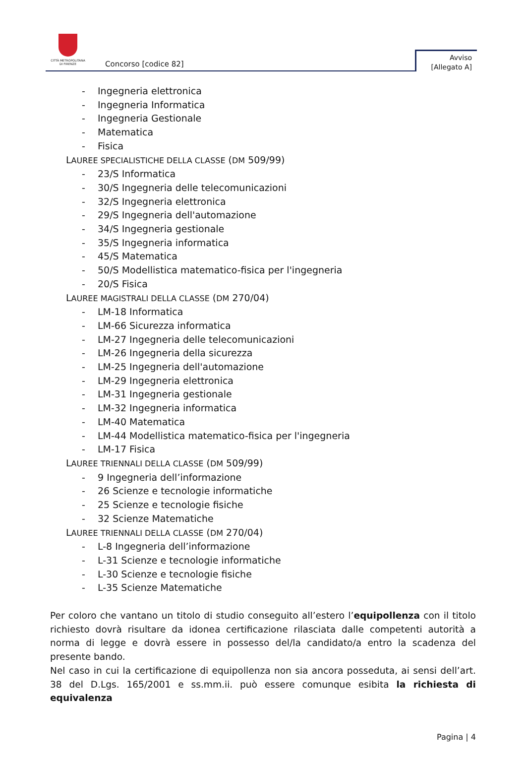CITTÀ METROPOLITANA
DI FIRENZE
Concorso [codice 82]
Avviso
[Allegato A]
- Ingegneria elettronica
- Ingegneria Informatica
- Ingegneria Gestionale
- Matematica
- Fisica
LAUREE SPECIALISTICHE DELLA CLASSE (DM 509/99)
- 23/S Informatica
- 30/S Ingegneria delle telecomunicazioni
- 32/S Ingegneria elettronica
- 29/S Ingegneria dell'automazione
- 34/S Ingegneria gestionale
- 35/S Ingegneria informatica
- 45/S Matematica
- 50/S Modellistica matematico-fisica per l'ingegneria
- 20/S Fisica
LAUREE MAGISTRALI DELLA CLASSE (DM 270/04)
- LM-18 Informatica
- LM-66 Sicurezza informatica
- LM-27 Ingegneria delle telecomunicazioni
- LM-26 Ingegneria della sicurezza
- LM-25 Ingegneria dell'automazione
- LM-29 Ingegneria elettronica
- LM-31 Ingegneria gestionale
- LM-32 Ingegneria informatica
- LM-40 Matematica
- LM-44 Modellistica matematico-fisica per l'ingegneria
- LM-17 Fisica
LAUREE TRIENNALI DELLA CLASSE (DM 509/99)
- 9 Ingegneria dell’informazione
- 26 Scienze e tecnologie informatiche
- 25 Scienze e tecnologie fisiche
- 32 Scienze Matematiche
LAUREE TRIENNALI DELLA CLASSE (DM 270/04)
- L-8 Ingegneria dell’informazione
- L-31 Scienze e tecnologie informatiche
- L-30 Scienze e tecnologie fisiche
- L-35 Scienze Matematiche
Per coloro che vantano un titolo di studio conseguito all’estero l’equipollenza con il titolo richiesto dovrà risultare da idonea certificazione rilasciata dalle competenti autorità a norma di legge e dovrà essere in possesso del/la candidato/a entro la scadenza del presente bando.
Nel caso in cui la certificazione di equipollenza non sia ancora posseduta, ai sensi dell’art. 38 del D.Lgs. 165/2001 e ss.mm.ii. può essere comunque esibita la richiesta di equivalenza
Pagina | 4